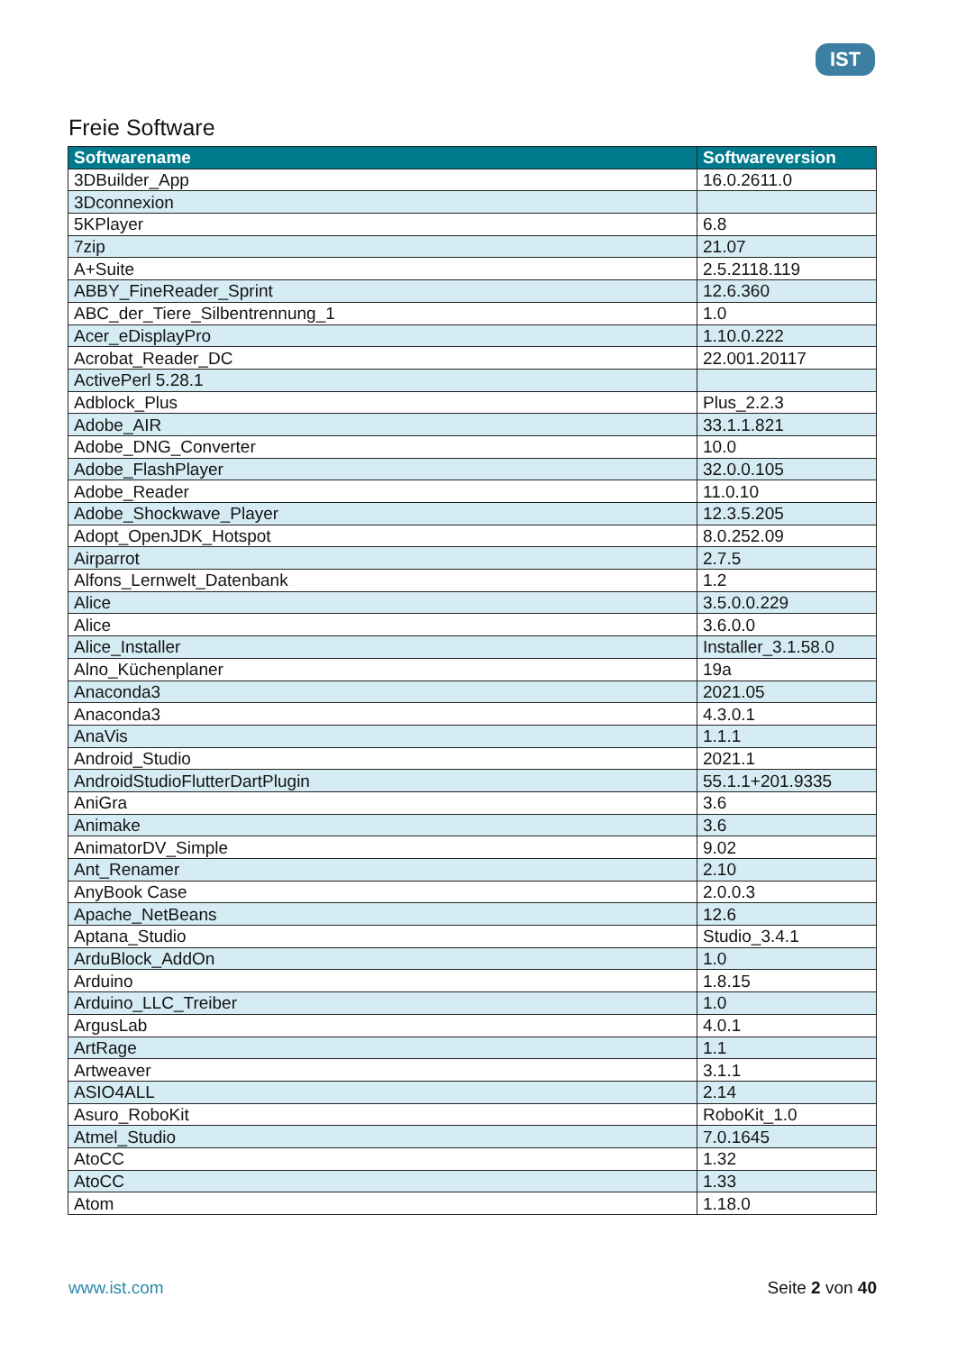IST
Freie Software
| Softwarename | Softwareversion |
| --- | --- |
| 3DBuilder_App | 16.0.2611.0 |
| 3Dconnexion | |
| 5KPlayer | 6.8 |
| 7zip | 21.07 |
| A+Suite | 2.5.2118.119 |
| ABBY_FineReader_Sprint | 12.6.360 |
| ABC_der_Tiere_Silbentrennung_1 | 1.0 |
| Acer_eDisplayPro | 1.10.0.222 |
| Acrobat_Reader_DC | 22.001.20117 |
| ActivePerl 5.28.1 | |
| Adblock_Plus | Plus_2.2.3 |
| Adobe_AIR | 33.1.1.821 |
| Adobe_DNG_Converter | 10.0 |
| Adobe_FlashPlayer | 32.0.0.105 |
| Adobe_Reader | 11.0.10 |
| Adobe_Shockwave_Player | 12.3.5.205 |
| Adopt_OpenJDK_Hotspot | 8.0.252.09 |
| Airparrot | 2.7.5 |
| Alfons_Lernwelt_Datenbank | 1.2 |
| Alice | 3.5.0.0.229 |
| Alice | 3.6.0.0 |
| Alice_Installer | Installer_3.1.58.0 |
| Alno_Küchenplaner | 19a |
| Anaconda3 | 2021.05 |
| Anaconda3 | 4.3.0.1 |
| AnaVis | 1.1.1 |
| Android_Studio | 2021.1 |
| AndroidStudioFlutterDartPlugin | 55.1.1+201.9335 |
| AniGra | 3.6 |
| Animake | 3.6 |
| AnimatorDV_Simple | 9.02 |
| Ant_Renamer | 2.10 |
| AnyBook Case | 2.0.0.3 |
| Apache_NetBeans | 12.6 |
| Aptana_Studio | Studio_3.4.1 |
| ArduBlock_AddOn | 1.0 |
| Arduino | 1.8.15 |
| Arduino_LLC_Treiber | 1.0 |
| ArgusLab | 4.0.1 |
| ArtRage | 1.1 |
| Artweaver | 3.1.1 |
| ASIO4ALL | 2.14 |
| Asuro_RoboKit | RoboKit_1.0 |
| Atmel_Studio | 7.0.1645 |
| AtoCC | 1.32 |
| AtoCC | 1.33 |
| Atom | 1.18.0 |
www.ist.com Seite 2 von 40